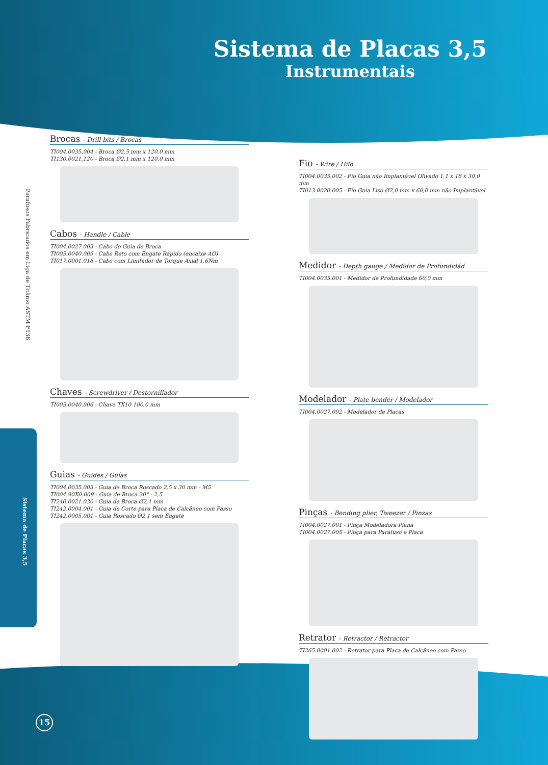Sistema de Placas 3,5
Instrumentais
Parafusos Fabricados em Liga de Titânio ASTM F136
Sistema de Placas 3,5
Brocas - Drill bits / Brocas
TI004.0035.004 - Broca Ø2,5 mm x 120,0 mm
TI130.0021.120 - Broca Ø2,1 mm x 120,0 mm
Cabos - Handle / Cable
TI004.0027.003 - Cabo do Guia de Broca
TI005.0040.009 - Cabo Reto com Engate Rápido (encaixe AO)
TI017.0001.016 - Cabo com Limitador de Torque Axial 1,6Nm
Chaves - Screwdriver / Destornillador
TI005.0040.006 - Chave TX10 100,0 mm
Guias - Guides / Guías
TI004.0035.003 - Guia de Broca Roscado 2,5 x 30 mm - M5
TI004.90X0.009 - Guia de Broca 30° - 2,5
TI240.0021.030 - Guia de Broca Ø2,1 mm
TI242.0004.001 - Guia de Corte para Placa de Calcâneo com Passo
TI242.0005.001 - Guia Roscado Ø2,1 sem Engate
Fio - Wire / Hilo
TI004.0035.002 - Fio Guia não Implantável Olivado 1,1 x 16 x 30,0 mm
TI013.0020.005 - Fio Guia Liso Ø2,0 mm x 60,0 mm não Implantável
Medidor - Depth gauge / Medidor de Profundidád
TI004.0035.001 - Medidor de Profundidade 60,0 mm
Modelador - Plate bender / Modelador
TI004.0027.002 - Modelador de Placas
Pinças - Bending plier, Tweezer / Pinzas
TI004.0027.001 - Pinça Modeladora Plana
TI004.0027.005 - Pinça para Parafuso e Placa
Retrator - Retractor / Retractor
TI265.0001.002 - Retrator para Placa de Calcâneo com Passo
15